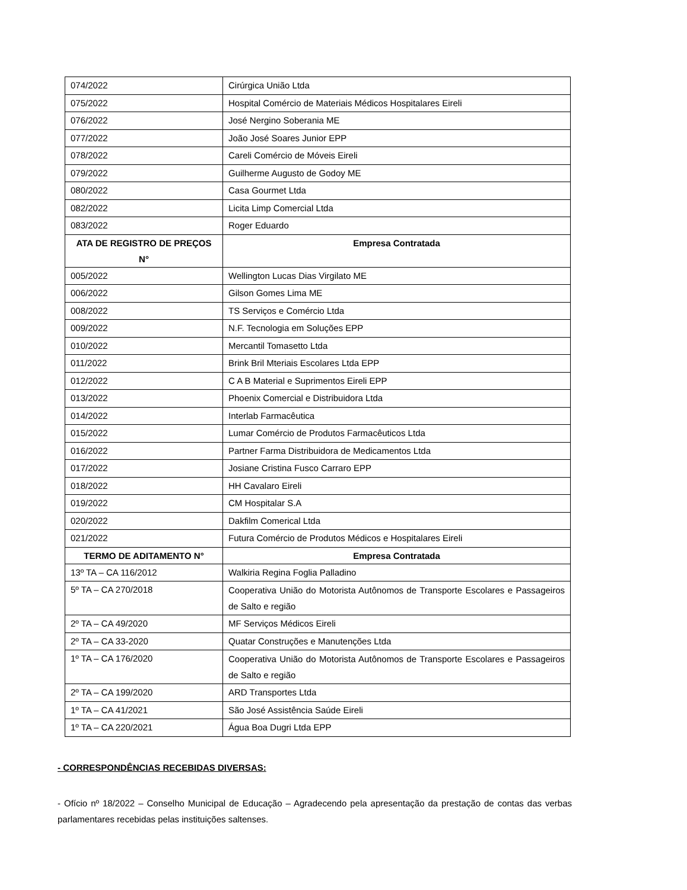| 074/2022 | Cirúrgica União Ltda |
| 075/2022 | Hospital Comércio de Materiais Médicos Hospitalares Eireli |
| 076/2022 | José Nergino Soberania ME |
| 077/2022 | João José Soares Junior EPP |
| 078/2022 | Careli Comércio de Móveis Eireli |
| 079/2022 | Guilherme Augusto de Godoy ME |
| 080/2022 | Casa Gourmet Ltda |
| 082/2022 | Licita Limp Comercial Ltda |
| 083/2022 | Roger Eduardo |
| ATA DE REGISTRO DE PREÇOS N° | Empresa Contratada |
| 005/2022 | Wellington Lucas Dias Virgilato ME |
| 006/2022 | Gilson Gomes Lima ME |
| 008/2022 | TS Serviços e Comércio Ltda |
| 009/2022 | N.F. Tecnologia em Soluções EPP |
| 010/2022 | Mercantil Tomasetto Ltda |
| 011/2022 | Brink Bril Mteriais Escolares Ltda EPP |
| 012/2022 | C A B Material e Suprimentos Eireli EPP |
| 013/2022 | Phoenix Comercial e Distribuidora Ltda |
| 014/2022 | Interlab Farmacêutica |
| 015/2022 | Lumar Comércio de Produtos Farmacêuticos Ltda |
| 016/2022 | Partner Farma Distribuidora de Medicamentos Ltda |
| 017/2022 | Josiane Cristina Fusco Carraro EPP |
| 018/2022 | HH Cavalaro Eireli |
| 019/2022 | CM Hospitalar S.A |
| 020/2022 | Dakfilm Comerical Ltda |
| 021/2022 | Futura Comércio de Produtos Médicos e Hospitalares Eireli |
| TERMO DE ADITAMENTO N° | Empresa Contratada |
| 13º TA – CA 116/2012 | Walkiria Regina Foglia Palladino |
| 5º TA – CA 270/2018 | Cooperativa União do Motorista Autônomos de Transporte Escolares e Passageiros de Salto e região |
| 2º TA – CA 49/2020 | MF Serviços Médicos Eireli |
| 2º TA – CA 33-2020 | Quatar Construções e Manutenções Ltda |
| 1º TA – CA 176/2020 | Cooperativa União do Motorista Autônomos de Transporte Escolares e Passageiros de Salto e região |
| 2º TA – CA 199/2020 | ARD Transportes Ltda |
| 1º TA – CA 41/2021 | São José Assistência Saúde Eireli |
| 1º TA – CA 220/2021 | Água Boa Dugri Ltda EPP |
- CORRESPONDÊNCIAS RECEBIDAS DIVERSAS:
- Ofício nº 18/2022 – Conselho Municipal de Educação – Agradecendo pela apresentação da prestação de contas das verbas parlamentares recebidas pelas instituições saltenses.